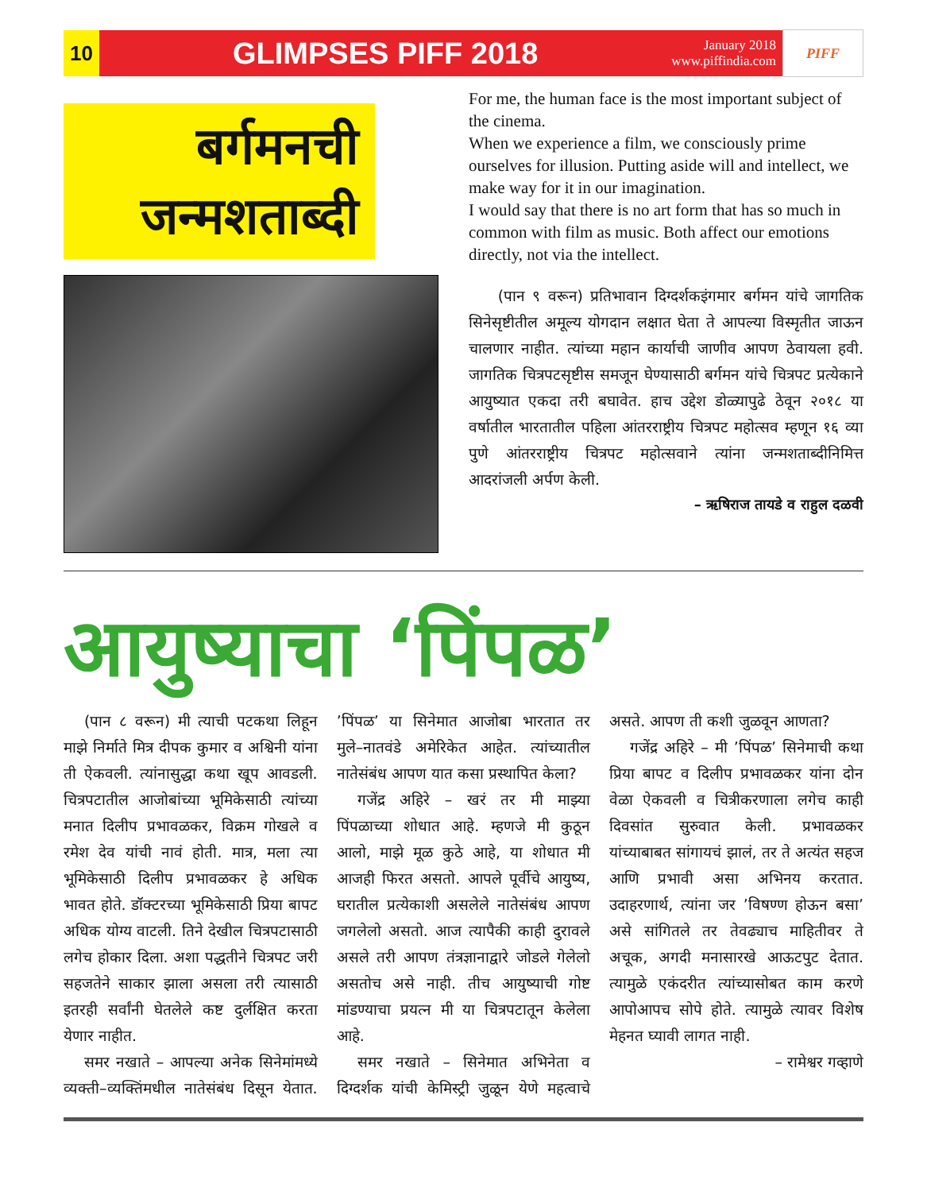10
GLIMPSES PIFF 2018
January 2018
www.piffindia.com
PIFF
बर्गमनची
जन्मशताब्दी
For me, the human face is the most important subject of the cinema.
When we experience a film, we consciously prime ourselves for illusion. Putting aside will and intellect, we make way for it in our imagination.
I would say that there is no art form that has so much in common with film as music. Both affect our emotions directly, not via the intellect.
(पान ९ वरून) प्रतिभावान दिग्दर्शकइंगमार बर्गमन यांचे जागतिक सिनेसृष्टीतील अमूल्य योगदान लक्षात घेता ते आपल्या विस्मृतीत जाऊन चालणार नाहीत. त्यांच्या महान कार्याची जाणीव आपण ठेवायला हवी. जागतिक चित्रपटसृष्टीस समजून घेण्यासाठी बर्गमन यांचे चित्रपट प्रत्येकाने आयुष्यात एकदा तरी बघावेत. हाच उद्देश डोळ्यापुढे ठेवून २०१८ या वर्षातील भारतातील पहिला आंतरराष्ट्रीय चित्रपट महोत्सव म्हणून १६ व्या पुणे आंतरराष्ट्रीय चित्रपट महोत्सवाने त्यांना जन्मशताब्दीनिमित्त आदरांजली अर्पण केली.
– ऋषिराज तायडे व राहुल दळवी
आयुष्याचा ‘पिंपळ’
(पान ८ वरून) मी त्याची पटकथा लिहून माझे निर्माते मित्र दीपक कुमार व अश्विनी यांना ती ऐकवली. त्यांनासुद्धा कथा खूप आवडली. चित्रपटातील आजोबांच्या भूमिकेसाठी त्यांच्या मनात दिलीप प्रभावळकर, विक्रम गोखले व रमेश देव यांची नावं होती. मात्र, मला त्या भूमिकेसाठी दिलीप प्रभावळकर हे अधिक भावत होते. डॉक्टरच्या भूमिकेसाठी प्रिया बापट अधिक योग्य वाटली. तिने देखील चित्रपटासाठी लगेच होकार दिला. अशा पद्धतीने चित्रपट जरी सहजतेने साकार झाला असला तरी त्यासाठी इतरही सर्वांनी घेतलेले कष्ट दुर्लक्षित करता येणार नाहीत.
समर नखाते – आपल्या अनेक सिनेमांमध्ये व्यक्ती–व्यक्तिंमधील नातेसंबंध दिसून येतात. ’पिंपळ’ या सिनेमात आजोबा भारतात तर मुले–नातवंडे अमेरिकेत आहेत. त्यांच्यातील नातेसंबंध आपण यात कसा प्रस्थापित केला?
गजेंद्र अहिरे – खरं तर मी माझ्या पिंपळाच्या शोधात आहे. म्हणजे मी कुठून आलो, माझे मूळ कुठे आहे, या शोधात मी आजही फिरत असतो. आपले पूर्वीचे आयुष्य, घरातील प्रत्येकाशी असलेले नातेसंबंध आपण जगलेलो असतो. आज त्यापैकी काही दुरावले असले तरी आपण तंत्रज्ञानाद्वारे जोडले गेलेलो असतोच असे नाही. तीच आयुष्याची गोष्ट मांडण्याचा प्रयत्न मी या चित्रपटातून केलेला आहे.
समर नखाते – सिनेमात अभिनेता व दिग्दर्शक यांची केमिस्ट्री जुळून येणे महत्वाचे असते. आपण ती कशी जुळवून आणता?
गजेंद्र अहिरे – मी ’पिंपळ’ सिनेमाची कथा प्रिया बापट व दिलीप प्रभावळकर यांना दोन वेळा ऐकवली व चित्रीकरणाला लगेच काही दिवसांत सुरुवात केली. प्रभावळकर यांच्याबाबत सांगायचं झालं, तर ते अत्यंत सहज आणि प्रभावी असा अभिनय करतात. उदाहरणार्थ, त्यांना जर ’विषण्ण होऊन बसा’ असे सांगितले तर तेवढ्याच माहितीवर ते अचूक, अगदी मनासारखे आऊटपुट देतात. त्यामुळे एकंदरीत त्यांच्यासोबत काम करणे आपोआपच सोपे होते. त्यामुळे त्यावर विशेष मेहनत घ्यावी लागत नाही.
– रामेश्वर गव्हाणे